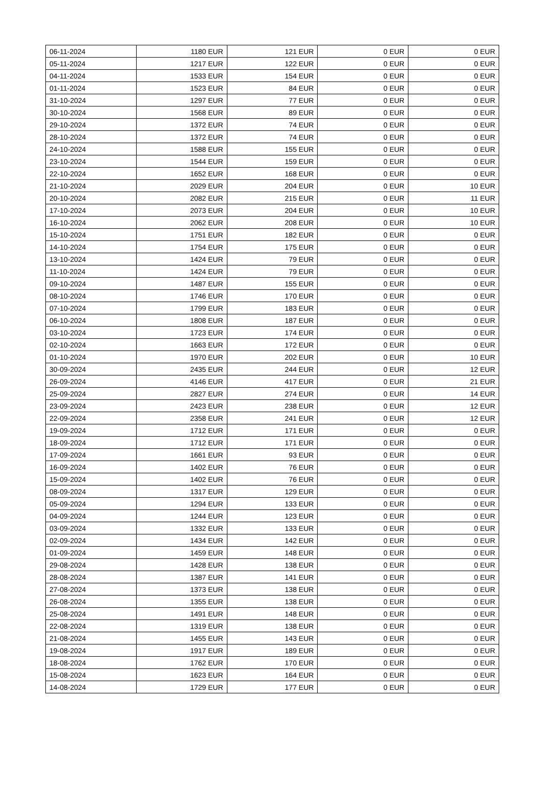| 06-11-2024 | 1180 EUR | 121 EUR | 0 EUR | 0 EUR |
| 05-11-2024 | 1217 EUR | 122 EUR | 0 EUR | 0 EUR |
| 04-11-2024 | 1533 EUR | 154 EUR | 0 EUR | 0 EUR |
| 01-11-2024 | 1523 EUR | 84 EUR | 0 EUR | 0 EUR |
| 31-10-2024 | 1297 EUR | 77 EUR | 0 EUR | 0 EUR |
| 30-10-2024 | 1568 EUR | 89 EUR | 0 EUR | 0 EUR |
| 29-10-2024 | 1372 EUR | 74 EUR | 0 EUR | 0 EUR |
| 28-10-2024 | 1372 EUR | 74 EUR | 0 EUR | 0 EUR |
| 24-10-2024 | 1588 EUR | 155 EUR | 0 EUR | 0 EUR |
| 23-10-2024 | 1544 EUR | 159 EUR | 0 EUR | 0 EUR |
| 22-10-2024 | 1652 EUR | 168 EUR | 0 EUR | 0 EUR |
| 21-10-2024 | 2029 EUR | 204 EUR | 0 EUR | 10 EUR |
| 20-10-2024 | 2082 EUR | 215 EUR | 0 EUR | 11 EUR |
| 17-10-2024 | 2073 EUR | 204 EUR | 0 EUR | 10 EUR |
| 16-10-2024 | 2062 EUR | 208 EUR | 0 EUR | 10 EUR |
| 15-10-2024 | 1751 EUR | 182 EUR | 0 EUR | 0 EUR |
| 14-10-2024 | 1754 EUR | 175 EUR | 0 EUR | 0 EUR |
| 13-10-2024 | 1424 EUR | 79 EUR | 0 EUR | 0 EUR |
| 11-10-2024 | 1424 EUR | 79 EUR | 0 EUR | 0 EUR |
| 09-10-2024 | 1487 EUR | 155 EUR | 0 EUR | 0 EUR |
| 08-10-2024 | 1746 EUR | 170 EUR | 0 EUR | 0 EUR |
| 07-10-2024 | 1799 EUR | 183 EUR | 0 EUR | 0 EUR |
| 06-10-2024 | 1808 EUR | 187 EUR | 0 EUR | 0 EUR |
| 03-10-2024 | 1723 EUR | 174 EUR | 0 EUR | 0 EUR |
| 02-10-2024 | 1663 EUR | 172 EUR | 0 EUR | 0 EUR |
| 01-10-2024 | 1970 EUR | 202 EUR | 0 EUR | 10 EUR |
| 30-09-2024 | 2435 EUR | 244 EUR | 0 EUR | 12 EUR |
| 26-09-2024 | 4146 EUR | 417 EUR | 0 EUR | 21 EUR |
| 25-09-2024 | 2827 EUR | 274 EUR | 0 EUR | 14 EUR |
| 23-09-2024 | 2423 EUR | 238 EUR | 0 EUR | 12 EUR |
| 22-09-2024 | 2358 EUR | 241 EUR | 0 EUR | 12 EUR |
| 19-09-2024 | 1712 EUR | 171 EUR | 0 EUR | 0 EUR |
| 18-09-2024 | 1712 EUR | 171 EUR | 0 EUR | 0 EUR |
| 17-09-2024 | 1661 EUR | 93 EUR | 0 EUR | 0 EUR |
| 16-09-2024 | 1402 EUR | 76 EUR | 0 EUR | 0 EUR |
| 15-09-2024 | 1402 EUR | 76 EUR | 0 EUR | 0 EUR |
| 08-09-2024 | 1317 EUR | 129 EUR | 0 EUR | 0 EUR |
| 05-09-2024 | 1294 EUR | 133 EUR | 0 EUR | 0 EUR |
| 04-09-2024 | 1244 EUR | 123 EUR | 0 EUR | 0 EUR |
| 03-09-2024 | 1332 EUR | 133 EUR | 0 EUR | 0 EUR |
| 02-09-2024 | 1434 EUR | 142 EUR | 0 EUR | 0 EUR |
| 01-09-2024 | 1459 EUR | 148 EUR | 0 EUR | 0 EUR |
| 29-08-2024 | 1428 EUR | 138 EUR | 0 EUR | 0 EUR |
| 28-08-2024 | 1387 EUR | 141 EUR | 0 EUR | 0 EUR |
| 27-08-2024 | 1373 EUR | 138 EUR | 0 EUR | 0 EUR |
| 26-08-2024 | 1355 EUR | 138 EUR | 0 EUR | 0 EUR |
| 25-08-2024 | 1491 EUR | 148 EUR | 0 EUR | 0 EUR |
| 22-08-2024 | 1319 EUR | 138 EUR | 0 EUR | 0 EUR |
| 21-08-2024 | 1455 EUR | 143 EUR | 0 EUR | 0 EUR |
| 19-08-2024 | 1917 EUR | 189 EUR | 0 EUR | 0 EUR |
| 18-08-2024 | 1762 EUR | 170 EUR | 0 EUR | 0 EUR |
| 15-08-2024 | 1623 EUR | 164 EUR | 0 EUR | 0 EUR |
| 14-08-2024 | 1729 EUR | 177 EUR | 0 EUR | 0 EUR |